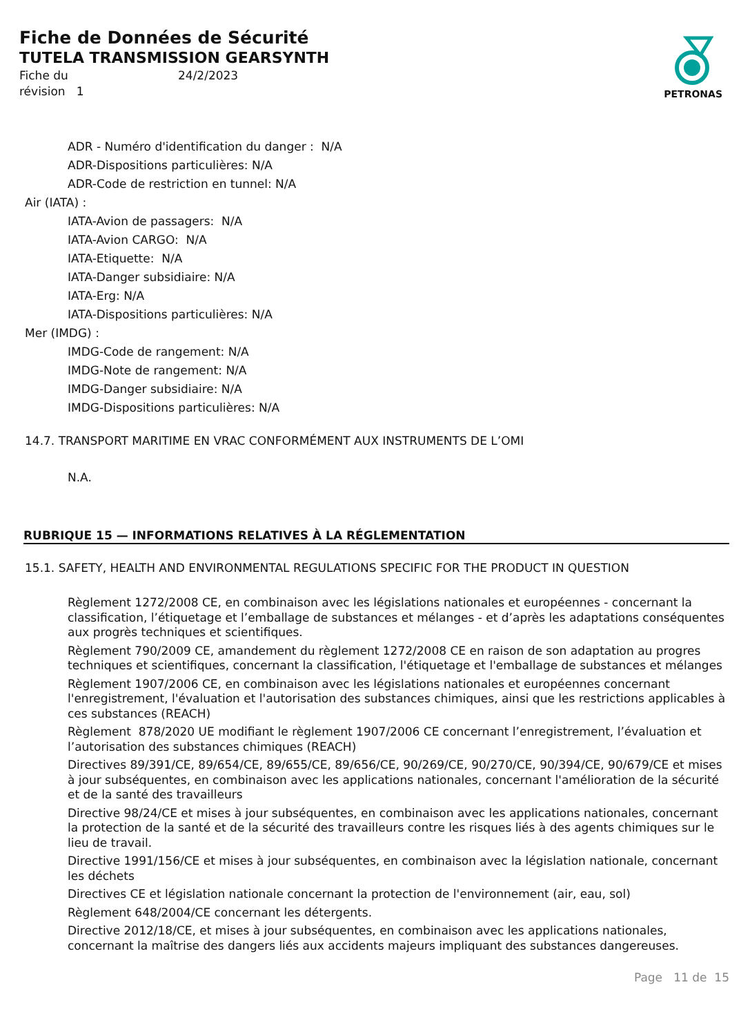PETRONAS
Fiche de Données de Sécurité
TUTELA TRANSMISSION GEARSYNTH
Fiche du 24/2/2023 révision 1
ADR - Numéro d'identification du danger : N/A
ADR-Dispositions particulières: N/A
ADR-Code de restriction en tunnel: N/A
Air (IATA) :
IATA-Avion de passagers: N/A
IATA-Avion CARGO: N/A
IATA-Etiquette: N/A
IATA-Danger subsidiaire: N/A
IATA-Erg: N/A
IATA-Dispositions particulières: N/A
Mer (IMDG) :
IMDG-Code de rangement: N/A
IMDG-Note de rangement: N/A
IMDG-Danger subsidiaire: N/A
IMDG-Dispositions particulières: N/A
14.7. TRANSPORT MARITIME EN VRAC CONFORMÉMENT AUX INSTRUMENTS DE L’OMI
N.A.
RUBRIQUE 15 — INFORMATIONS RELATIVES À LA RÉGLEMENTATION
15.1. SAFETY, HEALTH AND ENVIRONMENTAL REGULATIONS SPECIFIC FOR THE PRODUCT IN QUESTION
Règlement 1272/2008 CE, en combinaison avec les législations nationales et européennes - concernant la classification, l’étiquetage et l’emballage de substances et mélanges - et d’après les adaptations conséquentes aux progrès techniques et scientifiques.
Règlement 790/2009 CE, amandement du règlement 1272/2008 CE en raison de son adaptation au progres techniques et scientifiques, concernant la classification, l'étiquetage et l'emballage de substances et mélanges
Règlement 1907/2006 CE, en combinaison avec les législations nationales et européennes concernant l'enregistrement, l'évaluation et l'autorisation des substances chimiques, ainsi que les restrictions applicables à ces substances (REACH)
Règlement 878/2020 UE modifiant le règlement 1907/2006 CE concernant l’enregistrement, l’évaluation et l’autorisation des substances chimiques (REACH)
Directives 89/391/CE, 89/654/CE, 89/655/CE, 89/656/CE, 90/269/CE, 90/270/CE, 90/394/CE, 90/679/CE et mises à jour subséquentes, en combinaison avec les applications nationales, concernant l'amélioration de la sécurité et de la santé des travailleurs
Directive 98/24/CE et mises à jour subséquentes, en combinaison avec les applications nationales, concernant la protection de la santé et de la sécurité des travailleurs contre les risques liés à des agents chimiques sur le lieu de travail.
Directive 1991/156/CE et mises à jour subséquentes, en combinaison avec la législation nationale, concernant les déchets
Directives CE et législation nationale concernant la protection de l'environnement (air, eau, sol)
Règlement 648/2004/CE concernant les détergents.
Directive 2012/18/CE, et mises à jour subséquentes, en combinaison avec les applications nationales, concernant la maîtrise des dangers liés aux accidents majeurs impliquant des substances dangereuses.
Page 11 de 15